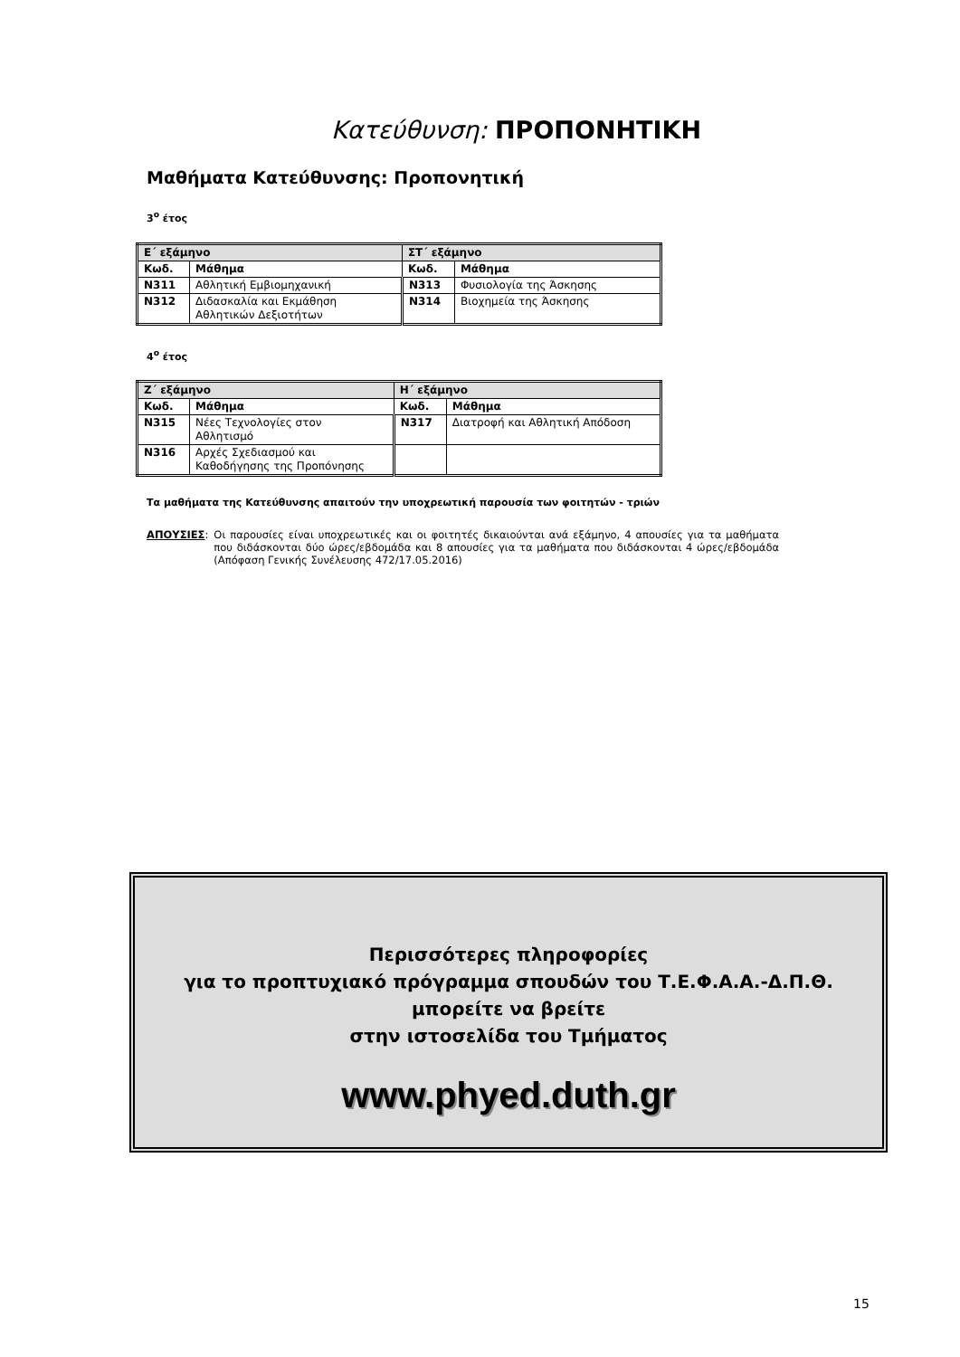Κατεύθυνση: ΠΡΟΠΟΝΗΤΙΚΗ
Μαθήματα Κατεύθυνσης: Προπονητική
3<sup>ο</sup> έτος
| Ε΄ εξάμηνο | | ΣΤ΄ εξάμηνο | |
| --- | --- | --- | --- |
| Κωδ. | Μάθημα | Κωδ. | Μάθημα |
| Ν311 | Αθλητική Εμβιομηχανική | Ν313 | Φυσιολογία της Άσκησης |
| Ν312 | Διδασκαλία και Εκμάθηση Αθλητικών Δεξιοτήτων | Ν314 | Βιοχημεία της Άσκησης |
4<sup>ο</sup> έτος
| Ζ΄ εξάμηνο | | Η΄ εξάμηνο | |
| --- | --- | --- | --- |
| Κωδ. | Μάθημα | Κωδ. | Μάθημα |
| Ν315 | Νέες Τεχνολογίες στον Αθλητισμό | Ν317 | Διατροφή και Αθλητική Απόδοση |
| Ν316 | Αρχές Σχεδιασμού και Καθοδήγησης της Προπόνησης | | |
Τα μαθήματα της Κατεύθυνσης απαιτούν την υποχρεωτική παρουσία των φοιτητών - τριών
ΑΠΟΥΣΙΕΣ: Οι παρουσίες είναι υποχρεωτικές και οι φοιτητές δικαιούνται ανά εξάμηνο, 4 απουσίες για τα μαθήματα που διδάσκονται δύο ώρες/εβδομάδα και 8 απουσίες για τα μαθήματα που διδάσκονται 4 ώρες/εβδομάδα (Απόφαση Γενικής Συνέλευσης 472/17.05.2016)
Περισσότερες πληροφορίες
για το προπτυχιακό πρόγραμμα σπουδών του Τ.Ε.Φ.Α.Α.-Δ.Π.Θ.
μπορείτε να βρείτε
στην ιστοσελίδα του Τμήματος
www.phyed.duth.gr
15